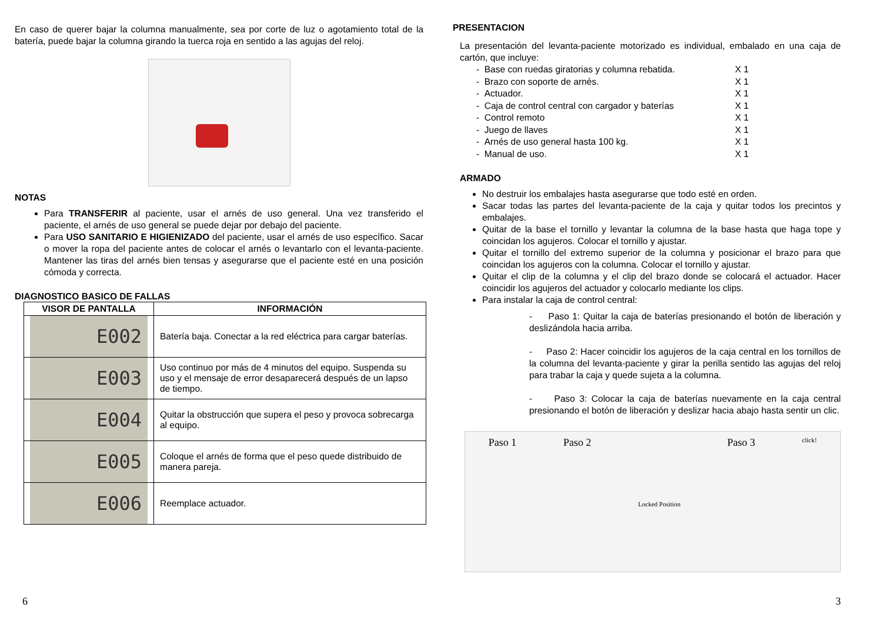En caso de querer bajar la columna manualmente, sea por corte de luz o agotamiento total de la batería, puede bajar la columna girando la tuerca roja en sentido a las agujas del reloj.
NOTAS
Para TRANSFERIR al paciente, usar el arnés de uso general. Una vez transferido el paciente, el arnés de uso general se puede dejar por debajo del paciente.
Para USO SANITARIO E HIGIENIZADO del paciente, usar el arnés de uso específico. Sacar o mover la ropa del paciente antes de colocar el arnés o levantarlo con el levanta-paciente. Mantener las tiras del arnés bien tensas y asegurarse que el paciente esté en una posición cómoda y correcta.
DIAGNOSTICO BASICO DE FALLAS
| VISOR DE PANTALLA | INFORMACIÓN |
| --- | --- |
| E002 | Batería baja. Conectar a la red eléctrica para cargar baterías. |
| E003 | Uso continuo por más de 4 minutos del equipo. Suspenda su uso y el mensaje de error desaparecerá después de un lapso de tiempo. |
| E004 | Quitar la obstrucción que supera el peso y provoca sobrecarga al equipo. |
| E005 | Coloque el arnés de forma que el peso quede distribuido de manera pareja. |
| E006 | Reemplace actuador. |
6
PRESENTACION
La presentación del levanta-paciente motorizado es individual, embalado en una caja de cartón, que incluye:
- Base con ruedas giratorias y columna rebatida. X 1
- Brazo con soporte de arnés. X 1
- Actuador. X 1
- Caja de control central con cargador y baterías X 1
- Control remoto X 1
- Juego de llaves X 1
- Arnés de uso general hasta 100 kg. X 1
- Manual de uso. X 1
ARMADO
No destruir los embalajes hasta asegurarse que todo esté en orden.
Sacar todas las partes del levanta-paciente de la caja y quitar todos los precintos y embalajes.
Quitar de la base el tornillo y levantar la columna de la base hasta que haga tope y coincidan los agujeros. Colocar el tornillo y ajustar.
Quitar el tornillo del extremo superior de la columna y posicionar el brazo para que coincidan los agujeros con la columna. Colocar el tornillo y ajustar.
Quitar el clip de la columna y el clip del brazo donde se colocará el actuador. Hacer coincidir los agujeros del actuador y colocarlo mediante los clips.
Para instalar la caja de control central:
- Paso 1: Quitar la caja de baterías presionando el botón de liberación y deslizándola hacia arriba.
- Paso 2: Hacer coincidir los agujeros de la caja central en los tornillos de la columna del levanta-paciente y girar la perilla sentido las agujas del reloj para trabar la caja y quede sujeta a la columna.
- Paso 3: Colocar la caja de baterías nuevamente en la caja central presionando el botón de liberación y deslizar hacia abajo hasta sentir un clic.
Paso 1 Paso 2 Locked Position Paso 3 click!
3